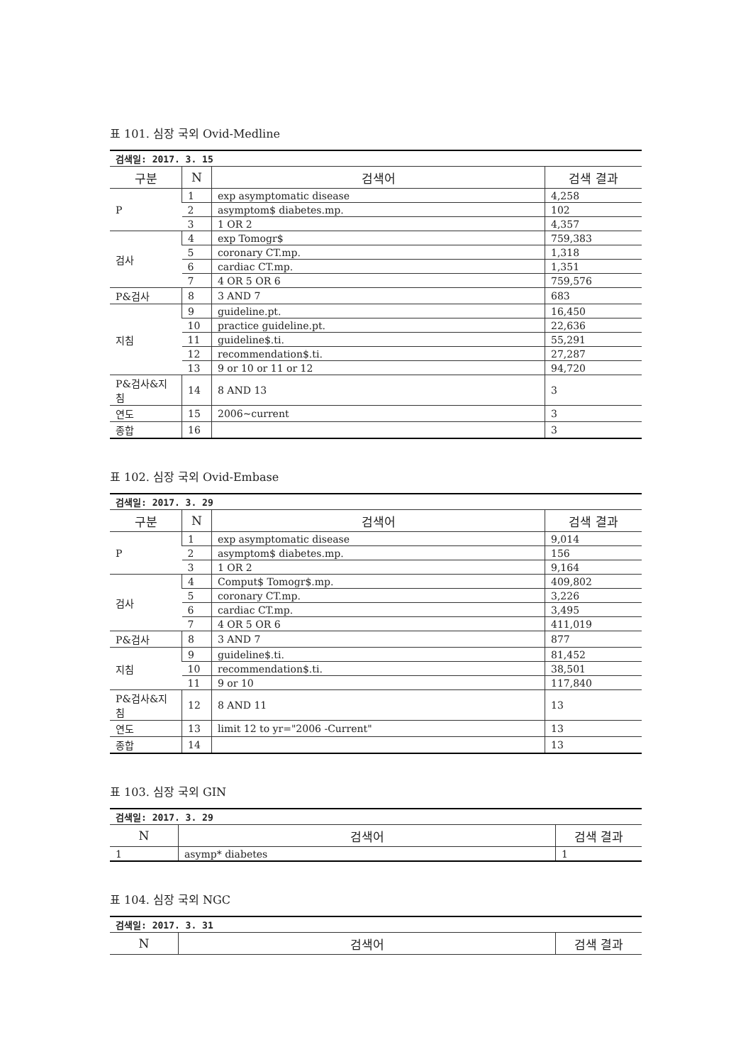표 101. 심장 국외 Ovid-Medline
| 검색일: 2017. 3. 15 | | | |
| 구분 | N | 검색어 | 검색 결과 |
| P | 1 | exp asymptomatic disease | 4,258 |
| | 2 | asymptom$ diabetes.mp. | 102 |
| | 3 | 1 OR 2 | 4,357 |
| 검사 | 4 | exp Tomogr$ | 759,383 |
| | 5 | coronary CT.mp. | 1,318 |
| | 6 | cardiac CT.mp. | 1,351 |
| | 7 | 4 OR 5 OR 6 | 759,576 |
| P&검사 | 8 | 3 AND 7 | 683 |
| 지침 | 9 | guideline.pt. | 16,450 |
| | 10 | practice guideline.pt. | 22,636 |
| | 11 | guideline$.ti. | 55,291 |
| | 12 | recommendation$.ti. | 27,287 |
| | 13 | 9 or 10 or 11 or 12 | 94,720 |
| P&검사&지침 | 14 | 8 AND 13 | 3 |
| 연도 | 15 | 2006~current | 3 |
| 종합 | 16 | | 3 |
표 102. 심장 국외 Ovid-Embase
| 검색일: 2017. 3. 29 | | | |
| 구분 | N | 검색어 | 검색 결과 |
| P | 1 | exp asymptomatic disease | 9,014 |
| | 2 | asymptom$ diabetes.mp. | 156 |
| | 3 | 1 OR 2 | 9,164 |
| 검사 | 4 | Comput$ Tomogr$.mp. | 409,802 |
| | 5 | coronary CT.mp. | 3,226 |
| | 6 | cardiac CT.mp. | 3,495 |
| | 7 | 4 OR 5 OR 6 | 411,019 |
| P&검사 | 8 | 3 AND 7 | 877 |
| 지침 | 9 | guideline$.ti. | 81,452 |
| | 10 | recommendation$.ti. | 38,501 |
| | 11 | 9 or 10 | 117,840 |
| P&검사&지침 | 12 | 8 AND 11 | 13 |
| 연도 | 13 | limit 12 to yr="2006 -Current" | 13 |
| 종합 | 14 | | 13 |
표 103. 심장 국외 GIN
| 검색일: 2017. 3. 29 | | |
| N | 검색어 | 검색 결과 |
| 1 | asymp* diabetes | 1 |
표 104. 심장 국외 NGC
| 검색일: 2017. 3. 31 | | |
| N | 검색어 | 검색 결과 |